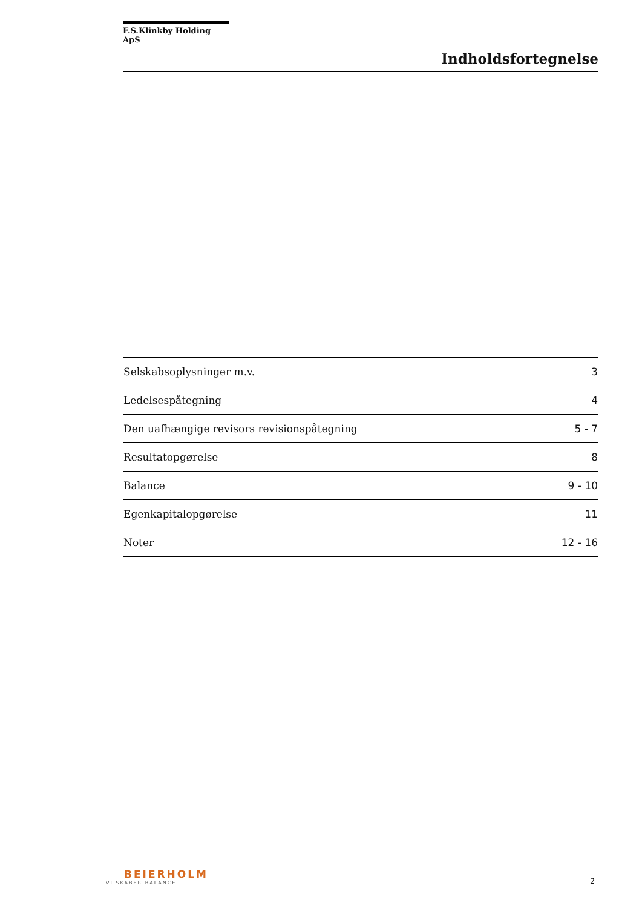F.S.Klinkby Holding ApS
Indholdsfortegnelse
| Selskabsoplysninger m.v. | 3 |
| Ledelsespåtegning | 4 |
| Den uafhængige revisors revisionspåtegning | 5 - 7 |
| Resultatopgørelse | 8 |
| Balance | 9 - 10 |
| Egenkapitalopgørelse | 11 |
| Noter | 12 - 16 |
BEIERHOLM
VI SKABER BALANCE
2